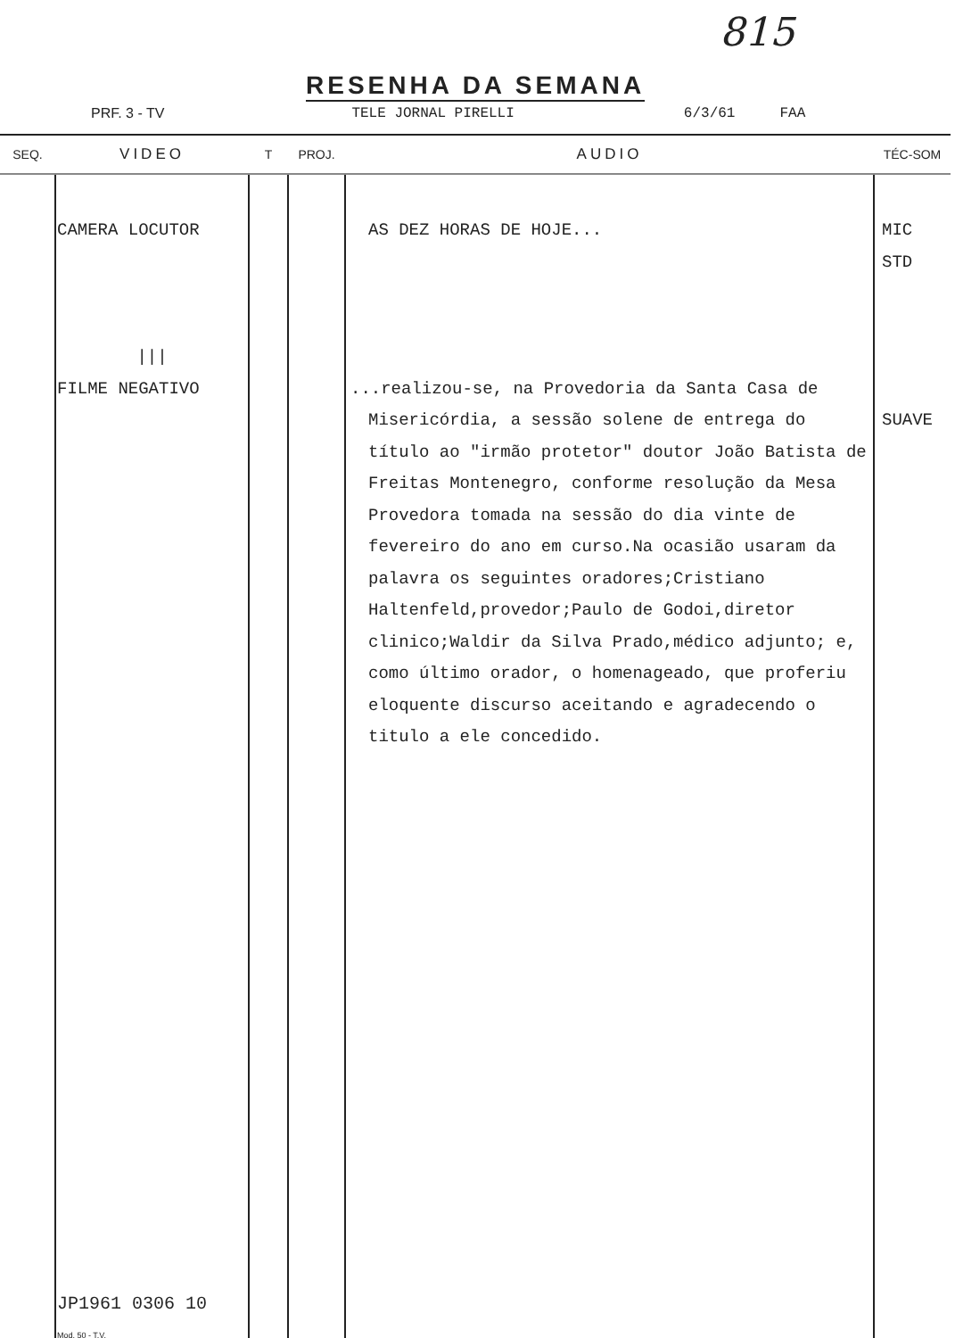815
RESENHA DA SEMANA
PRF. 3 - TV TELE JORNAL PIRELLI 6/3/61 FAA
| SEQ. | VIDEO | T | PROJ. | AUDIO | TÉC-SOM |
| --- | --- | --- | --- | --- | --- |
| | CAMERA LOCUTOR /// FILME NEGATIVO JP1961 0306 10 Mod. 50 - T.V. | | | AS DEZ HORAS DE HOJE... ...realizou-se, na Provedoria da Santa Casa de Misericórdia, a sessão solene de entrega do título ao "irmão protetor" doutor João Batista de Freitas Montenegro, conforme resolução da Mesa Provedora tomada na sessão do dia vinte de fevereiro do ano em curso.Na ocasião usaram da palavra os seguintes oradores;Cristiano Haltenfeld,provedor;Paulo de Godoi,diretor clinico;Waldir da Silva Prado,médico adjunto; e, como último orador, o homenageado, que proferiu eloquente discurso aceitando e agradecendo o titulo a ele concedido. | MIC STD SUAVE |